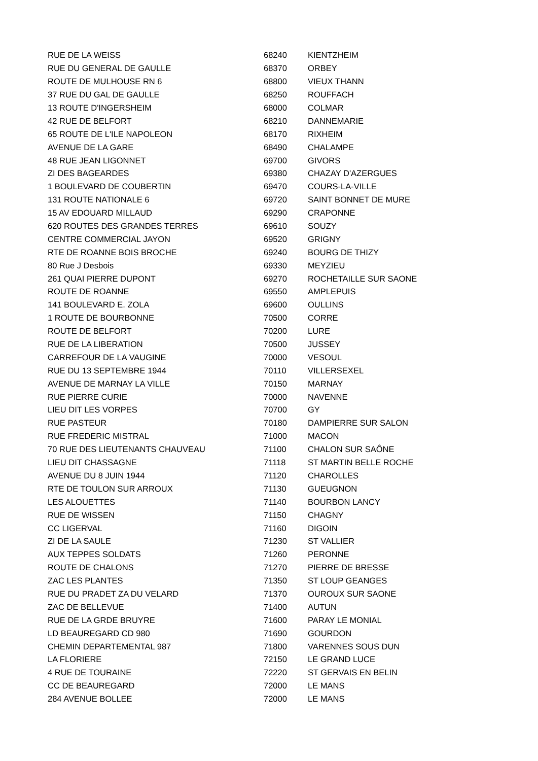| RUE DE LA WEISS | 68240 | KIENTZHEIM |
| RUE DU GENERAL DE GAULLE | 68370 | ORBEY |
| ROUTE DE MULHOUSE RN 6 | 68800 | VIEUX THANN |
| 37 RUE DU GAL DE GAULLE | 68250 | ROUFFACH |
| 13 ROUTE D'INGERSHEIM | 68000 | COLMAR |
| 42 RUE DE BELFORT | 68210 | DANNEMARIE |
| 65 ROUTE DE L'ILE NAPOLEON | 68170 | RIXHEIM |
| AVENUE DE LA GARE | 68490 | CHALAMPE |
| 48 RUE JEAN LIGONNET | 69700 | GIVORS |
| ZI DES BAGEARDES | 69380 | CHAZAY D'AZERGUES |
| 1 BOULEVARD DE COUBERTIN | 69470 | COURS-LA-VILLE |
| 131 ROUTE NATIONALE 6 | 69720 | SAINT BONNET DE MURE |
| 15 AV EDOUARD MILLAUD | 69290 | CRAPONNE |
| 620 ROUTES DES GRANDES TERRES | 69610 | SOUZY |
| CENTRE COMMERCIAL JAYON | 69520 | GRIGNY |
| RTE DE ROANNE BOIS BROCHE | 69240 | BOURG DE THIZY |
| 80 Rue J Desbois | 69330 | MEYZIEU |
| 261 QUAI PIERRE DUPONT | 69270 | ROCHETAILLE SUR SAONE |
| ROUTE DE ROANNE | 69550 | AMPLEPUIS |
| 141 BOULEVARD E. ZOLA | 69600 | OULLINS |
| 1 ROUTE DE BOURBONNE | 70500 | CORRE |
| ROUTE DE BELFORT | 70200 | LURE |
| RUE DE LA LIBERATION | 70500 | JUSSEY |
| CARREFOUR DE LA VAUGINE | 70000 | VESOUL |
| RUE DU 13 SEPTEMBRE 1944 | 70110 | VILLERSEXEL |
| AVENUE DE MARNAY LA VILLE | 70150 | MARNAY |
| RUE PIERRE CURIE | 70000 | NAVENNE |
| LIEU DIT LES VORPES | 70700 | GY |
| RUE PASTEUR | 70180 | DAMPIERRE SUR SALON |
| RUE FREDERIC MISTRAL | 71000 | MACON |
| 70 RUE DES LIEUTENANTS CHAUVEAU | 71100 | CHALON SUR SAÔNE |
| LIEU DIT CHASSAGNE | 71118 | ST MARTIN BELLE ROCHE |
| AVENUE DU 8 JUIN 1944 | 71120 | CHAROLLES |
| RTE DE TOULON SUR ARROUX | 71130 | GUEUGNON |
| LES ALOUETTES | 71140 | BOURBON LANCY |
| RUE DE WISSEN | 71150 | CHAGNY |
| CC LIGERVAL | 71160 | DIGOIN |
| ZI DE LA SAULE | 71230 | ST VALLIER |
| AUX TEPPES SOLDATS | 71260 | PERONNE |
| ROUTE DE CHALONS | 71270 | PIERRE DE BRESSE |
| ZAC LES PLANTES | 71350 | ST LOUP GEANGES |
| RUE DU PRADET ZA DU VELARD | 71370 | OUROUX SUR SAONE |
| ZAC DE BELLEVUE | 71400 | AUTUN |
| RUE DE LA GRDE BRUYRE | 71600 | PARAY LE MONIAL |
| LD BEAUREGARD CD 980 | 71690 | GOURDON |
| CHEMIN DEPARTEMENTAL 987 | 71800 | VARENNES SOUS DUN |
| LA FLORIERE | 72150 | LE GRAND LUCE |
| 4 RUE DE TOURAINE | 72220 | ST GERVAIS EN BELIN |
| CC DE BEAUREGARD | 72000 | LE MANS |
| 284 AVENUE BOLLEE | 72000 | LE MANS |